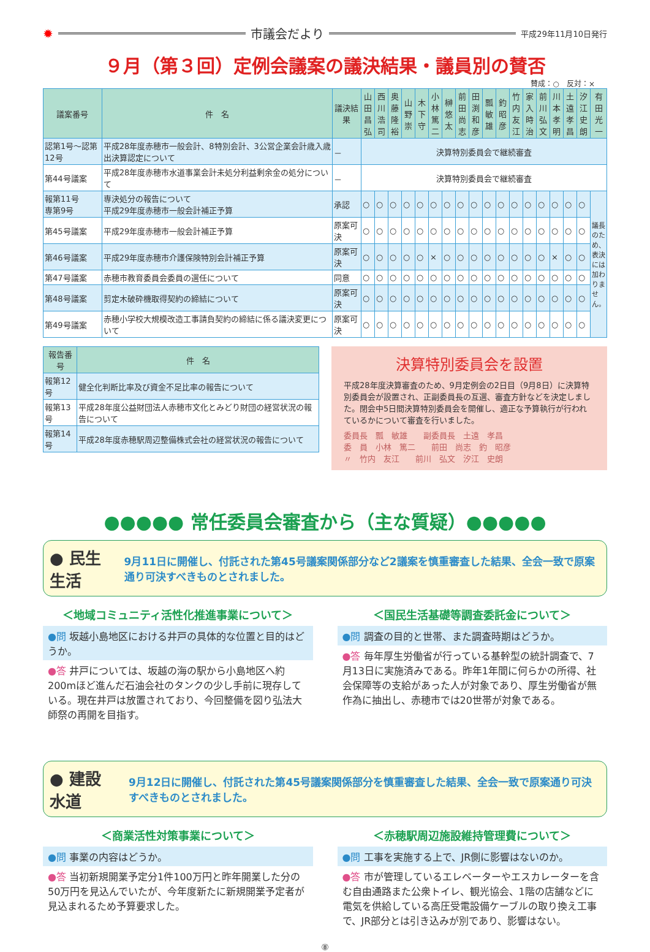✹ 市議会だより 平成29年11月10日発行
９月（第３回）定例会議案の議決結果・議員別の賛否
賛成：○　反対：×
| 議案番号 | 件 名 | 議決結果 | 山田昌弘 | 西川浩司 | 奥藤隆裕 | 山野崇 | 木下守 | 小林篤二 | 榊悠太 | 前田尚志 | 田渕和彦 | 瓢敏雄 | 釣昭彦 | 竹内友江 | 家入時治 | 前川弘文 | 川本孝明 | 土遠孝昌 | 汐江史朗 | 有田光一 |
| --- | --- | --- | --- | --- | --- | --- | --- | --- | --- | --- | --- | --- | --- | --- | --- | --- | --- | --- | --- | --- |
| 認第1号～認第12号 | 平成28年度赤穂市一般会計、8特別会計、3公営企業会計歳入歳出決算認定について | － | 決算特別委員会で継続審査 | | | | | | | | | | | | | | | | | |
| 第44号議案 | 平成28年度赤穂市水道事業会計未処分利益剰余金の処分について | － | 決算特別委員会で継続審査 | | | | | | | | | | | | | | | | | |
| 報第11号 専第9号 | 専決処分の報告について 平成29年度赤穂市一般会計補正予算 | 承認 | ○ | ○ | ○ | ○ | ○ | ○ | ○ | ○ | ○ | ○ | ○ | ○ | ○ | ○ | ○ | ○ | ○ | 議長のため、表決には加わりません。 |
| 第45号議案 | 平成29年度赤穂市一般会計補正予算 | 原案可決 | ○ | ○ | ○ | ○ | ○ | ○ | ○ | ○ | ○ | ○ | ○ | ○ | ○ | ○ | ○ | ○ | ○ | |
| 第46号議案 | 平成29年度赤穂市介護保険特別会計補正予算 | 原案可決 | ○ | ○ | ○ | ○ | ○ | × | ○ | ○ | ○ | ○ | ○ | ○ | ○ | ○ | × | ○ | ○ | |
| 第47号議案 | 赤穂市教育委員会委員の選任について | 同意 | ○ | ○ | ○ | ○ | ○ | ○ | ○ | ○ | ○ | ○ | ○ | ○ | ○ | ○ | ○ | ○ | ○ | |
| 第48号議案 | 剪定木破砕機取得契約の締結について | 原案可決 | ○ | ○ | ○ | ○ | ○ | ○ | ○ | ○ | ○ | ○ | ○ | ○ | ○ | ○ | ○ | ○ | ○ | |
| 第49号議案 | 赤穂小学校大規模改造工事請負契約の締結に係る議決変更について | 原案可決 | ○ | ○ | ○ | ○ | ○ | ○ | ○ | ○ | ○ | ○ | ○ | ○ | ○ | ○ | ○ | ○ | ○ | |
| 報告番号 | 件 名 |
| --- | --- |
| 報第12号 | 健全化判断比率及び資金不足比率の報告について |
| 報第13号 | 平成28年度公益財団法人赤穂市文化とみどり財団の経営状況の報告について |
| 報第14号 | 平成28年度赤穂駅周辺整備株式会社の経営状況の報告について |
決算特別委員会を設置
平成28年度決算審査のため、9月定例会の2日目（9月8日）に決算特別委員会が設置され、正副委員長の互選、審査方針などを決定しました。閉会中5日間決算特別委員会を開催し、適正な予算執行が行われているかについて審査を行いました。
委員長　瓢　敏雄　　副委員長　土遠　孝昌
委　員　小林　篤二　　前田　尚志　釣　昭彦
〃　竹内　友江　　前川　弘文　汐江　史朗
●●●●● 常任委員会審査から（主な質疑）●●●●●
● 民生生活 9月11日に開催し、付託された第45号議案関係部分など2議案を慎重審査した結果、全会一致で原案通り可決すべきものとされました。
＜地域コミュニティ活性化推進事業について＞
●問 坂越小島地区における井戸の具体的な位置と目的はどうか。
●答 井戸については、坂越の海の駅から小島地区へ約200mほど進んだ石油会社のタンクの少し手前に現存している。現在井戸は放置されており、今回整備を図り弘法大師祭の再開を目指す。
＜国民生活基礎等調査委託金について＞
●問 調査の目的と世帯、また調査時期はどうか。
●答 毎年厚生労働省が行っている基幹型の統計調査で、7月13日に実施済みである。昨年1年間に何らかの所得、社会保障等の支給があった人が対象であり、厚生労働省が無作為に抽出し、赤穂市では20世帯が対象である。
● 建設水道 9月12日に開催し、付託された第45号議案関係部分を慎重審査した結果、全会一致で原案通り可決すべきものとされました。
＜商業活性対策事業について＞
●問 事業の内容はどうか。
●答 当初新規開業予定分1件100万円と昨年開業した分の50万円を見込んでいたが、今年度新たに新規開業予定者が見込まれるため予算要求した。
＜赤穂駅周辺施設維持管理費について＞
●問 工事を実施する上で、JR側に影響はないのか。
●答 市が管理しているエレベーターやエスカレーターを含む自由通路また公衆トイレ、観光協会、1階の店舗などに電気を供給している高圧受電設備ケーブルの取り換え工事で、JR部分とは引き込みが別であり、影響はない。
⑧